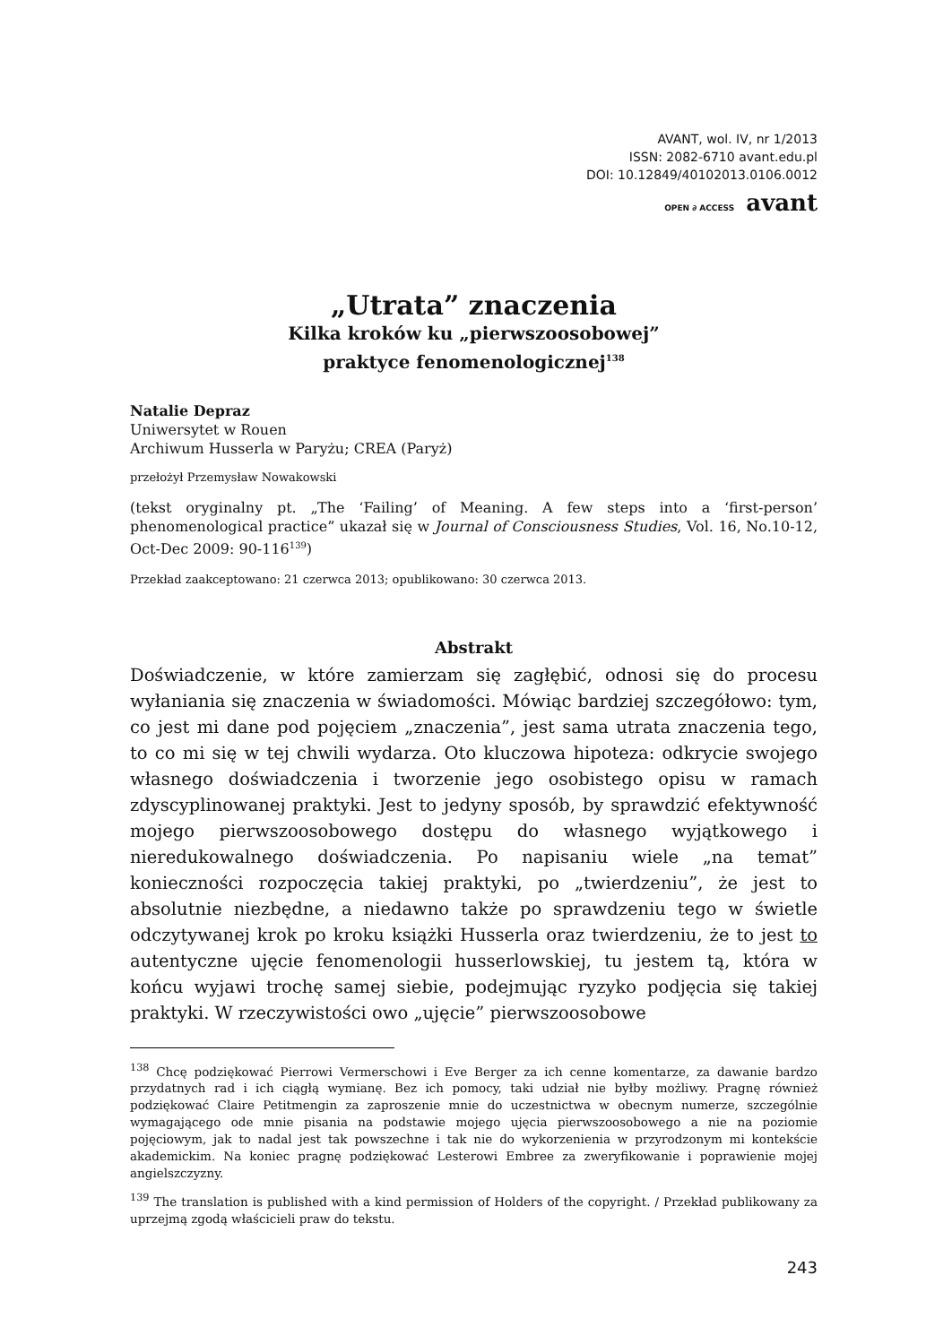AVANT, wol. IV, nr 1/2013
ISSN: 2082-6710 avant.edu.pl
DOI: 10.12849/40102013.0106.0012
OPEN ∂ ACCESS avant
„Utrata” znaczenia
Kilka kroków ku „pierwszoosobowej”
praktyce fenomenologicznej<sup>138</sup>
Natalie Depraz
Uniwersytet w Rouen
Archiwum Husserla w Paryżu; CREA (Paryż)
przełożył Przemysław Nowakowski
(tekst oryginalny pt. „The ‘Failing’ of Meaning. A few steps into a ‘first-person’ phenomenological practice” ukazał się w Journal of Consciousness Studies, Vol. 16, No.10-12, Oct-Dec 2009: 90-116<sup>139</sup>)
Przekład zaakceptowano: 21 czerwca 2013; opublikowano: 30 czerwca 2013.
Abstrakt
Doświadczenie, w które zamierzam się zagłębić, odnosi się do procesu wyłaniania się znaczenia w świadomości. Mówiąc bardziej szczegółowo: tym, co jest mi dane pod pojęciem „znaczenia”, jest sama utrata znaczenia tego, to co mi się w tej chwili wydarza. Oto kluczowa hipoteza: odkrycie swojego własnego doświadczenia i tworzenie jego osobistego opisu w ramach zdyscyplinowanej praktyki. Jest to jedyny sposób, by sprawdzić efektywność mojego pierwszoosobowego dostępu do własnego wyjątkowego i nieredukowalnego doświadczenia. Po napisaniu wiele „na temat” konieczności rozpoczęcia takiej praktyki, po „twierdzeniu”, że jest to absolutnie niezbędne, a niedawno także po sprawdzeniu tego w świetle odczytywanej krok po kroku książki Husserla oraz twierdzeniu, że to jest to autentyczne ujęcie fenomenologii husserlowskiej, tu jestem tą, która w końcu wyjawi trochę samej siebie, podejmując ryzyko podjęcia się takiej praktyki. W rzeczywistości owo „ujęcie” pierwszoosobowe
<sup>138</sup> Chcę podziękować Pierrowi Vermerschowi i Eve Berger za ich cenne komentarze, za dawanie bardzo przydatnych rad i ich ciągłą wymianę. Bez ich pomocy, taki udział nie byłby możliwy. Pragnę również podziękować Claire Petitmengin za zaproszenie mnie do uczestnictwa w obecnym numerze, szczególnie wymagającego ode mnie pisania na podstawie mojego ujęcia pierwszoosobowego a nie na poziomie pojęciowym, jak to nadal jest tak powszechne i tak nie do wykorzenienia w przyrodzonym mi kontekście akademickim. Na koniec pragnę podziękować Lesterowi Embree za zweryfikowanie i poprawienie mojej angielszczyzny.
<sup>139</sup> The translation is published with a kind permission of Holders of the copyright. / Przekład publikowany za uprzejmą zgodą właścicieli praw do tekstu.
243